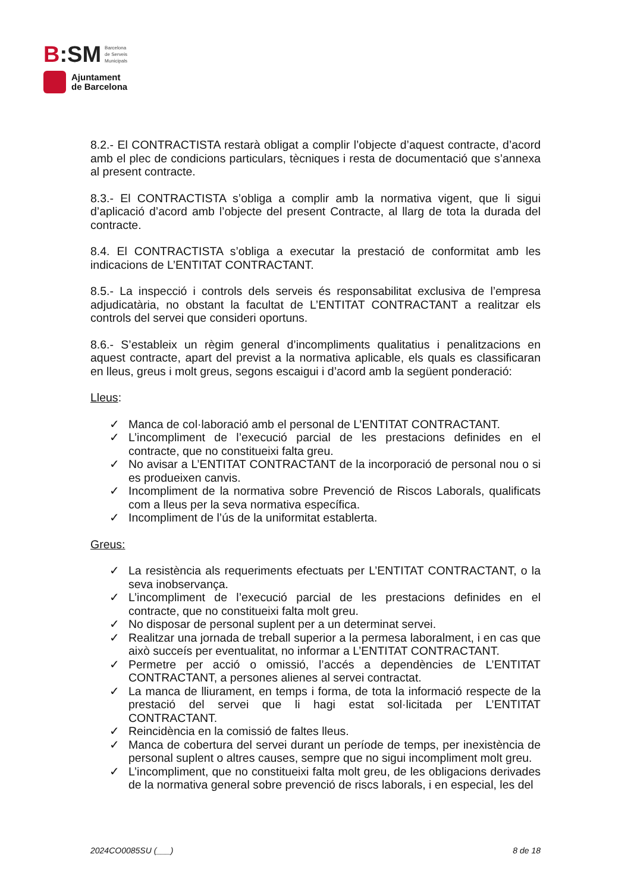B:SM Barcelona
de Serveis
Municipals
Ajuntament
de Barcelona
8.2.- El CONTRACTISTA restarà obligat a complir l’objecte d’aquest contracte, d’acord amb el plec de condicions particulars, tècniques i resta de documentació que s’annexa al present contracte.
8.3.- El CONTRACTISTA s’obliga a complir amb la normativa vigent, que li sigui d’aplicació d’acord amb l’objecte del present Contracte, al llarg de tota la durada del contracte.
8.4. El CONTRACTISTA s’obliga a executar la prestació de conformitat amb les indicacions de L’ENTITAT CONTRACTANT.
8.5.- La inspecció i controls dels serveis és responsabilitat exclusiva de l’empresa adjudicatària, no obstant la facultat de L’ENTITAT CONTRACTANT a realitzar els controls del servei que consideri oportuns.
8.6.- S’estableix un règim general d’incompliments qualitatius i penalitzacions en aquest contracte, apart del previst a la normativa aplicable, els quals es classificaran en lleus, greus i molt greus, segons escaigui i d’acord amb la següent ponderació:
Lleus:
✓ Manca de col·laboració amb el personal de L’ENTITAT CONTRACTANT.
✓ L’incompliment de l’execució parcial de les prestacions definides en el contracte, que no constitueixi falta greu.
✓ No avisar a L’ENTITAT CONTRACTANT de la incorporació de personal nou o si es produeixen canvis.
✓ Incompliment de la normativa sobre Prevenció de Riscos Laborals, qualificats com a lleus per la seva normativa específica.
✓ Incompliment de l’ús de la uniformitat establerta.
Greus:
✓ La resistència als requeriments efectuats per L’ENTITAT CONTRACTANT, o la seva inobservança.
✓ L’incompliment de l’execució parcial de les prestacions definides en el contracte, que no constitueixi falta molt greu.
✓ No disposar de personal suplent per a un determinat servei.
✓ Realitzar una jornada de treball superior a la permesa laboralment, i en cas que això succeís per eventualitat, no informar a L’ENTITAT CONTRACTANT.
✓ Permetre per acció o omissió, l’accés a dependències de L’ENTITAT CONTRACTANT, a persones alienes al servei contractat.
✓ La manca de lliurament, en temps i forma, de tota la informació respecte de la prestació del servei que li hagi estat sol·licitada per L’ENTITAT CONTRACTANT.
✓ Reincidència en la comissió de faltes lleus.
✓ Manca de cobertura del servei durant un període de temps, per inexistència de personal suplent o altres causes, sempre que no sigui incompliment molt greu.
✓ L’incompliment, que no constitueixi falta molt greu, de les obligacions derivades de la normativa general sobre prevenció de riscs laborals, i en especial, les del
2024CO0085SU (___) 8 de 18